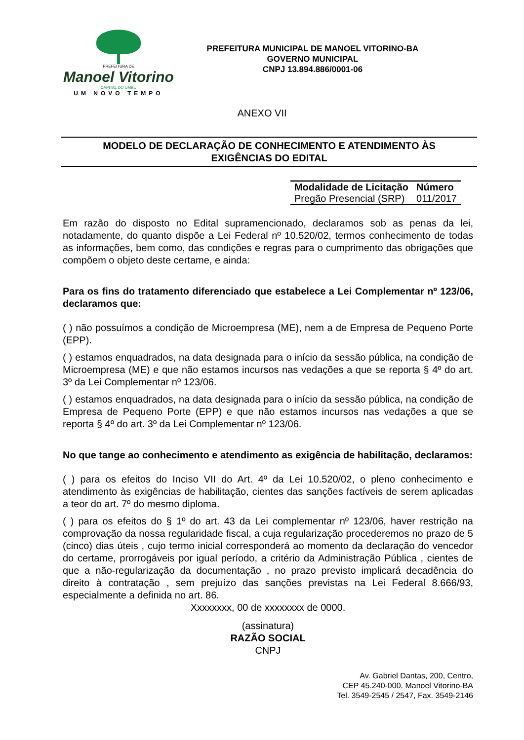PREFEITURA DE
Manoel Vitorino
CAPITAL DO UMBU
UM NOVO TEMPO
PREFEITURA MUNICIPAL DE MANOEL VITORINO-BA
GOVERNO MUNICIPAL
CNPJ 13.894.886/0001-06
ANEXO VII
MODELO DE DECLARAÇÃO DE CONHECIMENTO E ATENDIMENTO ÀS
EXIGÊNCIAS DO EDITAL
| Modalidade de Licitação | Número |
| --- | --- |
| Pregão Presencial (SRP) | 011/2017 |
Em razão do disposto no Edital supramencionado, declaramos sob as penas da lei, notadamente, do quanto dispõe a Lei Federal nº 10.520/02, termos conhecimento de todas as informações, bem como, das condições e regras para o cumprimento das obrigações que compõem o objeto deste certame, e ainda:
Para os fins do tratamento diferenciado que estabelece a Lei Complementar nº 123/06, declaramos que:
( ) não possuímos a condição de Microempresa (ME), nem a de Empresa de Pequeno Porte (EPP).
( ) estamos enquadrados, na data designada para o início da sessão pública, na condição de Microempresa (ME) e que não estamos incursos nas vedações a que se reporta § 4º do art. 3º da Lei Complementar nº 123/06.
( ) estamos enquadrados, na data designada para o início da sessão pública, na condição de Empresa de Pequeno Porte (EPP) e que não estamos incursos nas vedações a que se reporta § 4º do art. 3º da Lei Complementar nº 123/06.
No que tange ao conhecimento e atendimento as exigência de habilitação, declaramos:
( ) para os efeitos do Inciso VII do Art. 4º da Lei 10.520/02, o pleno conhecimento e atendimento às exigências de habilitação, cientes das sanções factíveis de serem aplicadas a teor do art. 7º do mesmo diploma.
( ) para os efeitos do § 1º do art. 43 da Lei complementar nº 123/06, haver restrição na comprovação da nossa regularidade fiscal, a cuja regularização procederemos no prazo de 5 (cinco) dias úteis , cujo termo inicial corresponderá ao momento da declaração do vencedor do certame, prorrogáveis por igual período, a critério da Administração Pública , cientes de que a não-regularização da documentação , no prazo previsto implicará decadência do direito à contratação , sem prejuízo das sanções previstas na Lei Federal 8.666/93, especialmente a definida no art. 86.
Xxxxxxxx, 00 de xxxxxxxx de 0000.
(assinatura)
RAZÃO SOCIAL
CNPJ
Av. Gabriel Dantas, 200, Centro,
CEP 45.240-000. Manoel Vitorino-BA
Tel. 3549-2545 / 2547, Fax. 3549-2146